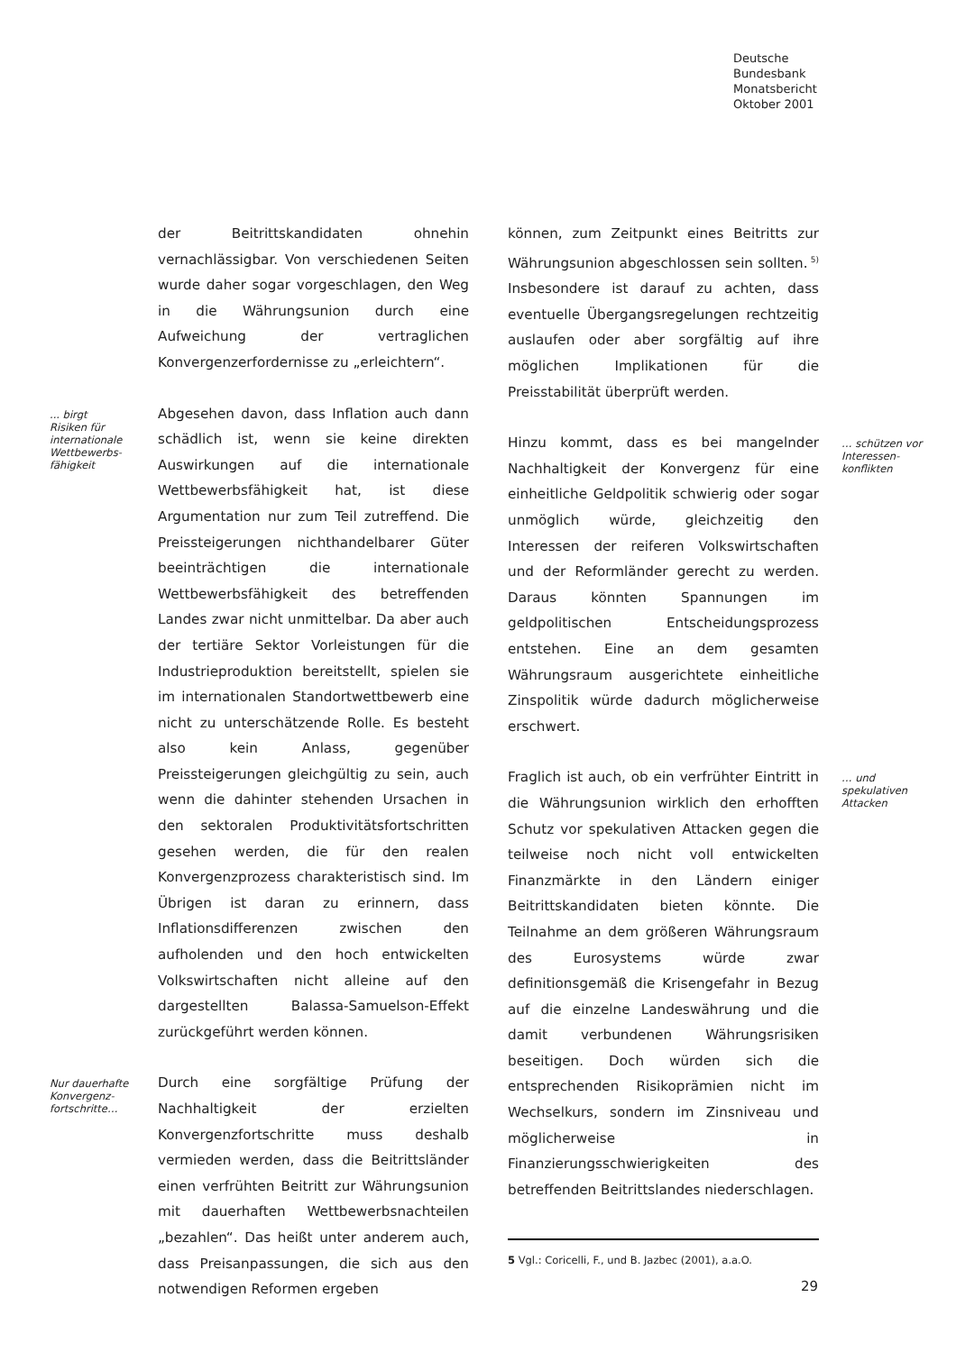Deutsche
Bundesbank
Monatsbericht
Oktober 2001
der Beitrittskandidaten ohnehin vernachlässigbar. Von verschiedenen Seiten wurde daher sogar vorgeschlagen, den Weg in die Währungsunion durch eine Aufweichung der vertraglichen Konvergenzerfordernisse zu „erleichtern“.
... birgt
Risiken für
internationale
Wettbewerbs-
fähigkeit
Abgesehen davon, dass Inflation auch dann schädlich ist, wenn sie keine direkten Auswirkungen auf die internationale Wettbewerbsfähigkeit hat, ist diese Argumentation nur zum Teil zutreffend. Die Preissteigerungen nichthandelbarer Güter beeinträchtigen die internationale Wettbewerbsfähigkeit des betreffenden Landes zwar nicht unmittelbar. Da aber auch der tertiäre Sektor Vorleistungen für die Industrieproduktion bereitstellt, spielen sie im internationalen Standortwettbewerb eine nicht zu unterschätzende Rolle. Es besteht also kein Anlass, gegenüber Preissteigerungen gleichgültig zu sein, auch wenn die dahinter stehenden Ursachen in den sektoralen Produktivitätsfortschritten gesehen werden, die für den realen Konvergenzprozess charakteristisch sind. Im Übrigen ist daran zu erinnern, dass Inflationsdifferenzen zwischen den aufholenden und den hoch entwickelten Volkswirtschaften nicht alleine auf den dargestellten Balassa-Samuelson-Effekt zurückgeführt werden können.
Nur dauerhafte
Konvergenz-
fortschritte…
Durch eine sorgfältige Prüfung der Nachhaltigkeit der erzielten Konvergenzfortschritte muss deshalb vermieden werden, dass die Beitrittsländer einen verfrühten Beitritt zur Währungsunion mit dauerhaften Wettbewerbsnachteilen „bezahlen“. Das heißt unter anderem auch, dass Preisanpassungen, die sich aus den notwendigen Reformen ergeben
können, zum Zeitpunkt eines Beitritts zur Währungsunion abgeschlossen sein sollten.<sup>5)</sup> Insbesondere ist darauf zu achten, dass eventuelle Übergangsregelungen rechtzeitig auslaufen oder aber sorgfältig auf ihre möglichen Implikationen für die Preisstabilität überprüft werden.
Hinzu kommt, dass es bei mangelnder Nachhaltigkeit der Konvergenz für eine einheitliche Geldpolitik schwierig oder sogar unmöglich würde, gleichzeitig den Interessen der reiferen Volkswirtschaften und der Reformländer gerecht zu werden. Daraus könnten Spannungen im geldpolitischen Entscheidungsprozess entstehen. Eine an dem gesamten Währungsraum ausgerichtete einheitliche Zinspolitik würde dadurch möglicherweise erschwert.
… schützen vor
Interessen-
konflikten
Fraglich ist auch, ob ein verfrühter Eintritt in die Währungsunion wirklich den erhofften Schutz vor spekulativen Attacken gegen die teilweise noch nicht voll entwickelten Finanzmärkte in den Ländern einiger Beitrittskandidaten bieten könnte. Die Teilnahme an dem größeren Währungsraum des Eurosystems würde zwar definitionsgemäß die Krisengefahr in Bezug auf die einzelne Landeswährung und die damit verbundenen Währungsrisiken beseitigen. Doch würden sich die entsprechenden Risikoprämien nicht im Wechselkurs, sondern im Zinsniveau und möglicherweise in Finanzierungsschwierigkeiten des betreffenden Beitrittslandes niederschlagen.
5 Vgl.: Coricelli, F., und B. Jazbec (2001), a.a.O.
… und
spekulativen
Attacken
29